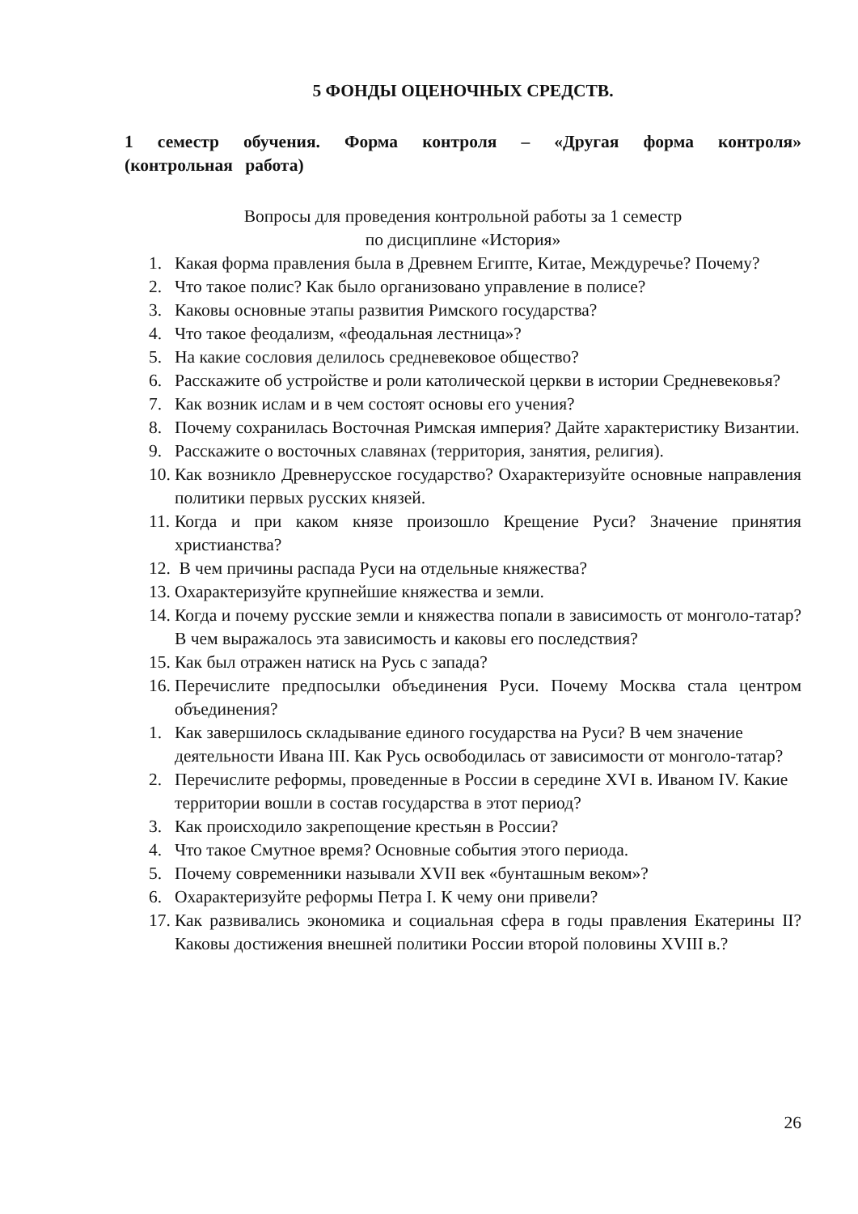5 ФОНДЫ ОЦЕНОЧНЫХ СРЕДСТВ.
1 семестр обучения. Форма контроля – «Другая форма контроля» (контрольная работа)
Вопросы для проведения контрольной работы за 1 семестр
по дисциплине «История»
1. Какая форма правления была в Древнем Египте, Китае, Междуречье? Почему?
2. Что такое полис? Как было организовано управление в полисе?
3. Каковы основные этапы развития Римского государства?
4. Что такое феодализм, «феодальная лестница»?
5. На какие сословия делилось средневековое общество?
6. Расскажите об устройстве и роли католической церкви в истории Средневековья?
7. Как возник ислам и в чем состоят основы его учения?
8. Почему сохранилась Восточная Римская империя? Дайте характеристику Византии.
9. Расскажите о восточных славянах (территория, занятия, религия).
10. Как возникло Древнерусское государство? Охарактеризуйте основные направления политики первых русских князей.
11. Когда и при каком князе произошло Крещение Руси? Значение принятия христианства?
12. В чем причины распада Руси на отдельные княжества?
13. Охарактеризуйте крупнейшие княжества и земли.
14. Когда и почему русские земли и княжества попали в зависимость от монголо-татар? В чем выражалось эта зависимость и каковы его последствия?
15. Как был отражен натиск на Русь с запада?
16. Перечислите предпосылки объединения Руси. Почему Москва стала центром объединения?
1. Как завершилось складывание единого государства на Руси? В чем значение деятельности Ивана III. Как Русь освободилась от зависимости от монголо-татар?
2. Перечислите реформы, проведенные в России в середине XVI в. Иваном IV. Какие территории вошли в состав государства в этот период?
3. Как происходило закрепощение крестьян в России?
4. Что такое Смутное время? Основные события этого периода.
5. Почему современники называли XVII век «бунташным веком»?
6. Охарактеризуйте реформы Петра I. К чему они привели?
17. Как развивались экономика и социальная сфера в годы правления Екатерины II? Каковы достижения внешней политики России второй половины XVIII в.?
26